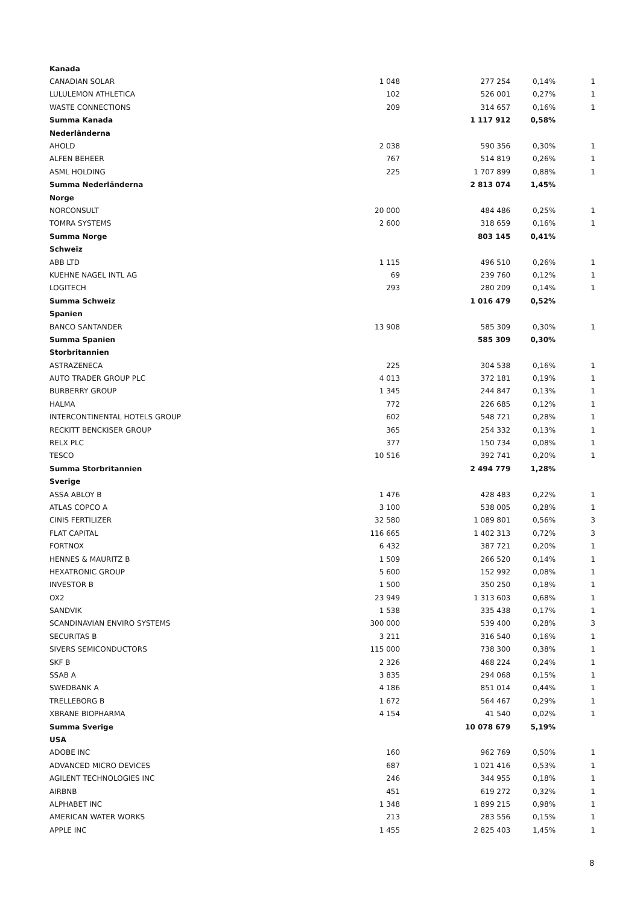| Kanada | | | | |
| CANADIAN SOLAR | 1 048 | 277 254 | 0,14% | 1 |
| LULULEMON ATHLETICA | 102 | 526 001 | 0,27% | 1 |
| WASTE CONNECTIONS | 209 | 314 657 | 0,16% | 1 |
| Summa Kanada | | 1 117 912 | 0,58% | |
| Nederländerna | | | | |
| AHOLD | 2 038 | 590 356 | 0,30% | 1 |
| ALFEN BEHEER | 767 | 514 819 | 0,26% | 1 |
| ASML HOLDING | 225 | 1 707 899 | 0,88% | 1 |
| Summa Nederländerna | | 2 813 074 | 1,45% | |
| Norge | | | | |
| NORCONSULT | 20 000 | 484 486 | 0,25% | 1 |
| TOMRA SYSTEMS | 2 600 | 318 659 | 0,16% | 1 |
| Summa Norge | | 803 145 | 0,41% | |
| Schweiz | | | | |
| ABB LTD | 1 115 | 496 510 | 0,26% | 1 |
| KUEHNE NAGEL INTL AG | 69 | 239 760 | 0,12% | 1 |
| LOGITECH | 293 | 280 209 | 0,14% | 1 |
| Summa Schweiz | | 1 016 479 | 0,52% | |
| Spanien | | | | |
| BANCO SANTANDER | 13 908 | 585 309 | 0,30% | 1 |
| Summa Spanien | | 585 309 | 0,30% | |
| Storbritannien | | | | |
| ASTRAZENECA | 225 | 304 538 | 0,16% | 1 |
| AUTO TRADER GROUP PLC | 4 013 | 372 181 | 0,19% | 1 |
| BURBERRY GROUP | 1 345 | 244 847 | 0,13% | 1 |
| HALMA | 772 | 226 685 | 0,12% | 1 |
| INTERCONTINENTAL HOTELS GROUP | 602 | 548 721 | 0,28% | 1 |
| RECKITT BENCKISER GROUP | 365 | 254 332 | 0,13% | 1 |
| RELX PLC | 377 | 150 734 | 0,08% | 1 |
| TESCO | 10 516 | 392 741 | 0,20% | 1 |
| Summa Storbritannien | | 2 494 779 | 1,28% | |
| Sverige | | | | |
| ASSA ABLOY B | 1 476 | 428 483 | 0,22% | 1 |
| ATLAS COPCO A | 3 100 | 538 005 | 0,28% | 1 |
| CINIS FERTILIZER | 32 580 | 1 089 801 | 0,56% | 3 |
| FLAT CAPITAL | 116 665 | 1 402 313 | 0,72% | 3 |
| FORTNOX | 6 432 | 387 721 | 0,20% | 1 |
| HENNES & MAURITZ B | 1 509 | 266 520 | 0,14% | 1 |
| HEXATRONIC GROUP | 5 600 | 152 992 | 0,08% | 1 |
| INVESTOR B | 1 500 | 350 250 | 0,18% | 1 |
| OX2 | 23 949 | 1 313 603 | 0,68% | 1 |
| SANDVIK | 1 538 | 335 438 | 0,17% | 1 |
| SCANDINAVIAN ENVIRO SYSTEMS | 300 000 | 539 400 | 0,28% | 3 |
| SECURITAS B | 3 211 | 316 540 | 0,16% | 1 |
| SIVERS SEMICONDUCTORS | 115 000 | 738 300 | 0,38% | 1 |
| SKF B | 2 326 | 468 224 | 0,24% | 1 |
| SSAB A | 3 835 | 294 068 | 0,15% | 1 |
| SWEDBANK A | 4 186 | 851 014 | 0,44% | 1 |
| TRELLEBORG B | 1 672 | 564 467 | 0,29% | 1 |
| XBRANE BIOPHARMA | 4 154 | 41 540 | 0,02% | 1 |
| Summa Sverige | | 10 078 679 | 5,19% | |
| USA | | | | |
| ADOBE INC | 160 | 962 769 | 0,50% | 1 |
| ADVANCED MICRO DEVICES | 687 | 1 021 416 | 0,53% | 1 |
| AGILENT TECHNOLOGIES INC | 246 | 344 955 | 0,18% | 1 |
| AIRBNB | 451 | 619 272 | 0,32% | 1 |
| ALPHABET INC | 1 348 | 1 899 215 | 0,98% | 1 |
| AMERICAN WATER WORKS | 213 | 283 556 | 0,15% | 1 |
| APPLE INC | 1 455 | 2 825 403 | 1,45% | 1 |
8